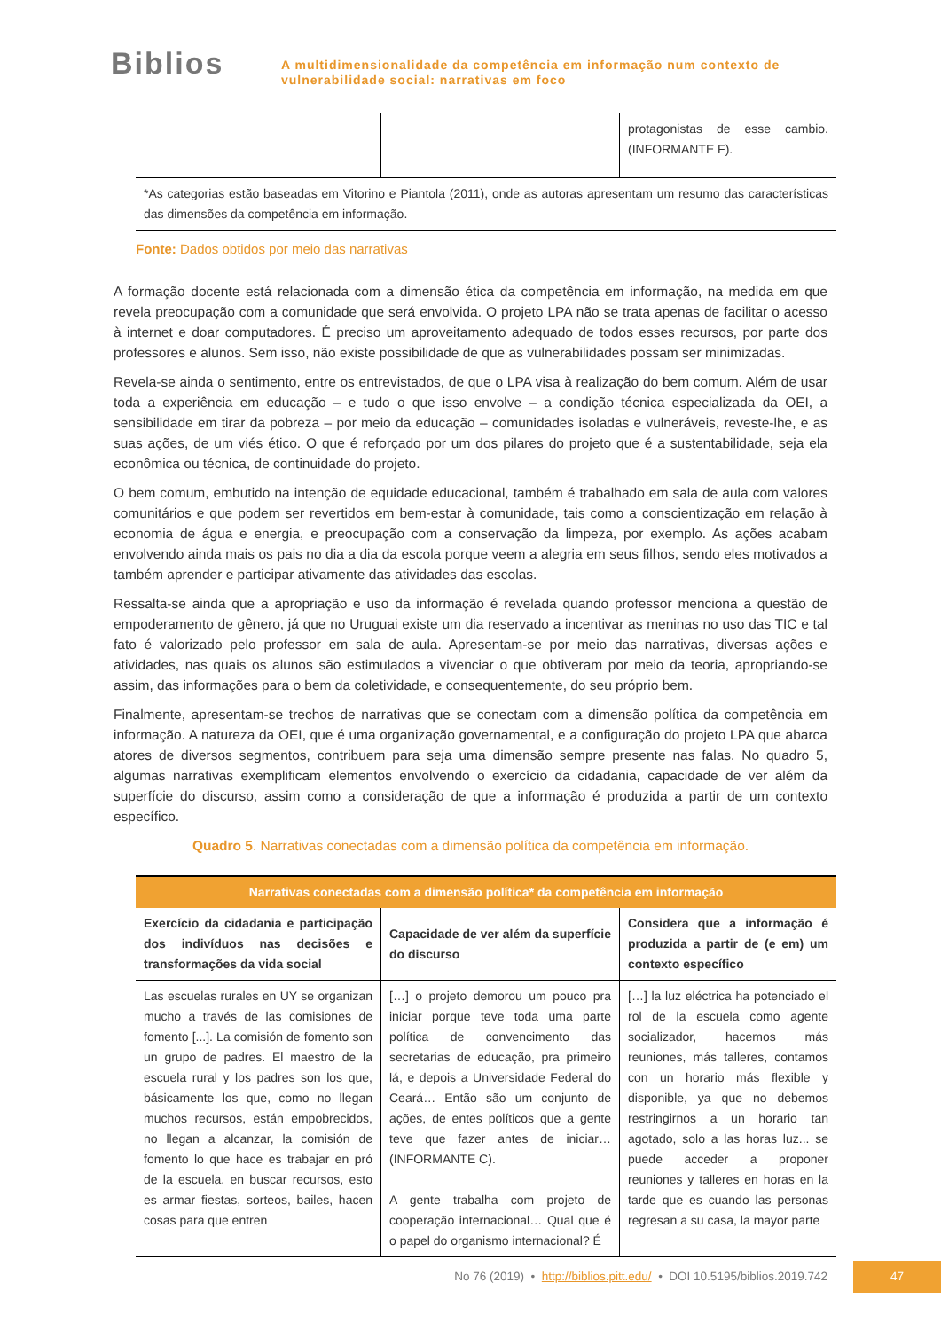Biblios
A multidimensionalidade da competência em informação num contexto de
vulnerabilidade social: narrativas em foco
| | | protagonistas de esse cambio. (INFORMANTE F). |
| *As categorias estão baseadas em Vitorino e Piantola (2011), onde as autoras apresentam um resumo das características das dimensões da competência em informação. | | |
Fonte: Dados obtidos por meio das narrativas
A formação docente está relacionada com a dimensão ética da competência em informação, na medida em que revela preocupação com a comunidade que será envolvida. O projeto LPA não se trata apenas de facilitar o acesso à internet e doar computadores. É preciso um aproveitamento adequado de todos esses recursos, por parte dos professores e alunos. Sem isso, não existe possibilidade de que as vulnerabilidades possam ser minimizadas.
Revela-se ainda o sentimento, entre os entrevistados, de que o LPA visa à realização do bem comum. Além de usar toda a experiência em educação – e tudo o que isso envolve – a condição técnica especializada da OEI, a sensibilidade em tirar da pobreza – por meio da educação – comunidades isoladas e vulneráveis, reveste-lhe, e as suas ações, de um viés ético. O que é reforçado por um dos pilares do projeto que é a sustentabilidade, seja ela econômica ou técnica, de continuidade do projeto.
O bem comum, embutido na intenção de equidade educacional, também é trabalhado em sala de aula com valores comunitários e que podem ser revertidos em bem-estar à comunidade, tais como a conscientização em relação à economia de água e energia, e preocupação com a conservação da limpeza, por exemplo. As ações acabam envolvendo ainda mais os pais no dia a dia da escola porque veem a alegria em seus filhos, sendo eles motivados a também aprender e participar ativamente das atividades das escolas.
Ressalta-se ainda que a apropriação e uso da informação é revelada quando professor menciona a questão de empoderamento de gênero, já que no Uruguai existe um dia reservado a incentivar as meninas no uso das TIC e tal fato é valorizado pelo professor em sala de aula. Apresentam-se por meio das narrativas, diversas ações e atividades, nas quais os alunos são estimulados a vivenciar o que obtiveram por meio da teoria, apropriando-se assim, das informações para o bem da coletividade, e consequentemente, do seu próprio bem.
Finalmente, apresentam-se trechos de narrativas que se conectam com a dimensão política da competência em informação. A natureza da OEI, que é uma organização governamental, e a configuração do projeto LPA que abarca atores de diversos segmentos, contribuem para seja uma dimensão sempre presente nas falas. No quadro 5, algumas narrativas exemplificam elementos envolvendo o exercício da cidadania, capacidade de ver além da superfície do discurso, assim como a consideração de que a informação é produzida a partir de um contexto específico.
Quadro 5. Narrativas conectadas com a dimensão política da competência em informação.
| Narrativas conectadas com a dimensão política* da competência em informação | | |
| --- | --- | --- |
| Exercício da cidadania e participação dos indivíduos nas decisões e transformações da vida social | Capacidade de ver além da superfície do discurso | Considera que a informação é produzida a partir de (e em) um contexto específico |
| Las escuelas rurales en UY se organizan mucho a través de las comisiones de fomento [...]. La comisión de fomento son un grupo de padres. El maestro de la escuela rural y los padres son los que, básicamente los que, como no llegan muchos recursos, están empobrecidos, no llegan a alcanzar, la comisión de fomento lo que hace es trabajar en pró de la escuela, en buscar recursos, esto es armar fiestas, sorteos, bailes, hacen cosas para que entren | […] o projeto demorou um pouco pra iniciar porque teve toda uma parte política de convencimento das secretarias de educação, pra primeiro lá, e depois a Universidade Federal do Ceará… Então são um conjunto de ações, de entes políticos que a gente teve que fazer antes de iniciar… (INFORMANTE C). A gente trabalha com projeto de cooperação internacional… Qual que é o papel do organismo internacional? É | […] la luz eléctrica ha potenciado el rol de la escuela como agente socializador, hacemos más reuniones, más talleres, contamos con un horario más flexible y disponible, ya que no debemos restringirnos a un horario tan agotado, solo a las horas luz... se puede acceder a proponer reuniones y talleres en horas en la tarde que es cuando las personas regresan a su casa, la mayor parte |
No 76 (2019) • http://biblios.pitt.edu/ • DOI 10.5195/biblios.2019.742
47